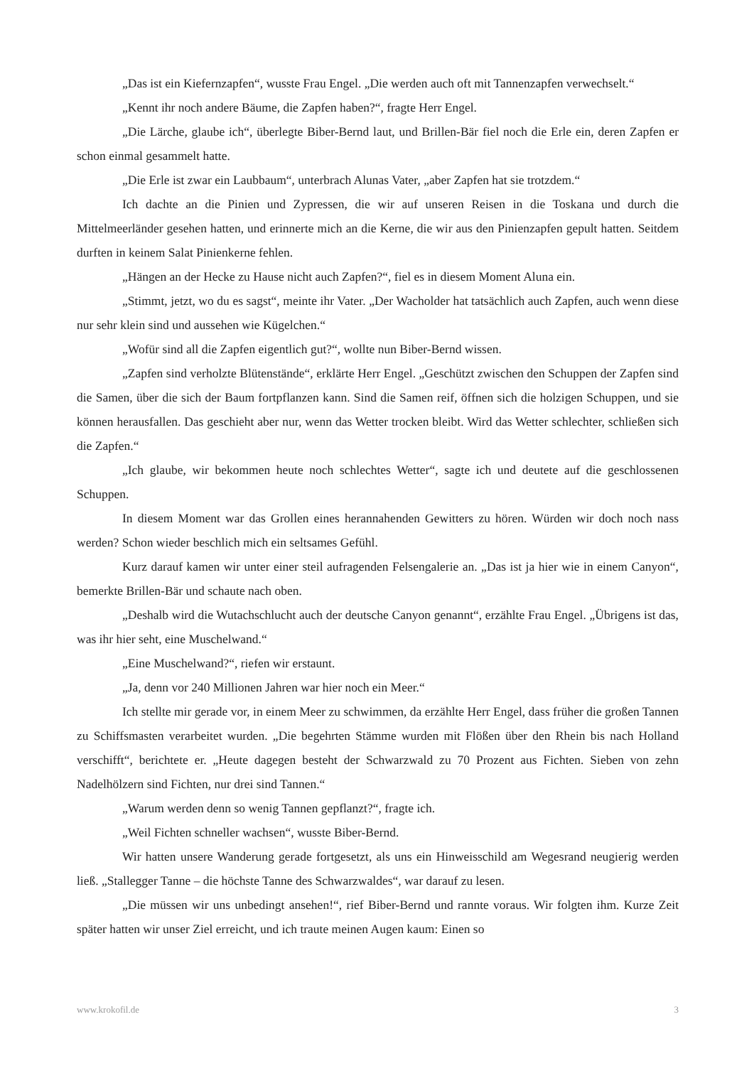„Das ist ein Kiefernzapfen“, wusste Frau Engel. „Die werden auch oft mit Tannenzapfen verwechselt.“
„Kennt ihr noch andere Bäume, die Zapfen haben?“, fragte Herr Engel.
„Die Lärche, glaube ich“, überlegte Biber-Bernd laut, und Brillen-Bär fiel noch die Erle ein, deren Zapfen er schon einmal gesammelt hatte.
„Die Erle ist zwar ein Laubbaum“, unterbrach Alunas Vater, „aber Zapfen hat sie trotzdem.“
Ich dachte an die Pinien und Zypressen, die wir auf unseren Reisen in die Toskana und durch die Mittelmeerländer gesehen hatten, und erinnerte mich an die Kerne, die wir aus den Pinienzapfen gepult hatten. Seitdem durften in keinem Salat Pinienkerne fehlen.
„Hängen an der Hecke zu Hause nicht auch Zapfen?“, fiel es in diesem Moment Aluna ein.
„Stimmt, jetzt, wo du es sagst“, meinte ihr Vater. „Der Wacholder hat tatsächlich auch Zapfen, auch wenn diese nur sehr klein sind und aussehen wie Kügelchen.“
„Wofür sind all die Zapfen eigentlich gut?“, wollte nun Biber-Bernd wissen.
„Zapfen sind verholzte Blütenstände“, erklärte Herr Engel. „Geschützt zwischen den Schuppen der Zapfen sind die Samen, über die sich der Baum fortpflanzen kann. Sind die Samen reif, öffnen sich die holzigen Schuppen, und sie können herausfallen. Das geschieht aber nur, wenn das Wetter trocken bleibt. Wird das Wetter schlechter, schließen sich die Zapfen.“
„Ich glaube, wir bekommen heute noch schlechtes Wetter“, sagte ich und deutete auf die geschlossenen Schuppen.
In diesem Moment war das Grollen eines herannahenden Gewitters zu hören. Würden wir doch noch nass werden? Schon wieder beschlich mich ein seltsames Gefühl.
Kurz darauf kamen wir unter einer steil aufragenden Felsengalerie an. „Das ist ja hier wie in einem Canyon“, bemerkte Brillen-Bär und schaute nach oben.
„Deshalb wird die Wutachschlucht auch der deutsche Canyon genannt“, erzählte Frau Engel. „Übrigens ist das, was ihr hier seht, eine Muschelwand.“
„Eine Muschelwand?“, riefen wir erstaunt.
„Ja, denn vor 240 Millionen Jahren war hier noch ein Meer.“
Ich stellte mir gerade vor, in einem Meer zu schwimmen, da erzählte Herr Engel, dass früher die großen Tannen zu Schiffsmasten verarbeitet wurden. „Die begehrten Stämme wurden mit Flößen über den Rhein bis nach Holland verschifft“, berichtete er. „Heute dagegen besteht der Schwarzwald zu 70 Prozent aus Fichten. Sieben von zehn Nadelhölzern sind Fichten, nur drei sind Tannen.“
„Warum werden denn so wenig Tannen gepflanzt?“, fragte ich.
„Weil Fichten schneller wachsen“, wusste Biber-Bernd.
Wir hatten unsere Wanderung gerade fortgesetzt, als uns ein Hinweisschild am Wegesrand neugierig werden ließ. „Stallegger Tanne – die höchste Tanne des Schwarzwaldes“, war darauf zu lesen.
„Die müssen wir uns unbedingt ansehen!“, rief Biber-Bernd und rannte voraus. Wir folgten ihm. Kurze Zeit später hatten wir unser Ziel erreicht, und ich traute meinen Augen kaum: Einen so
www.krokofil.de 3